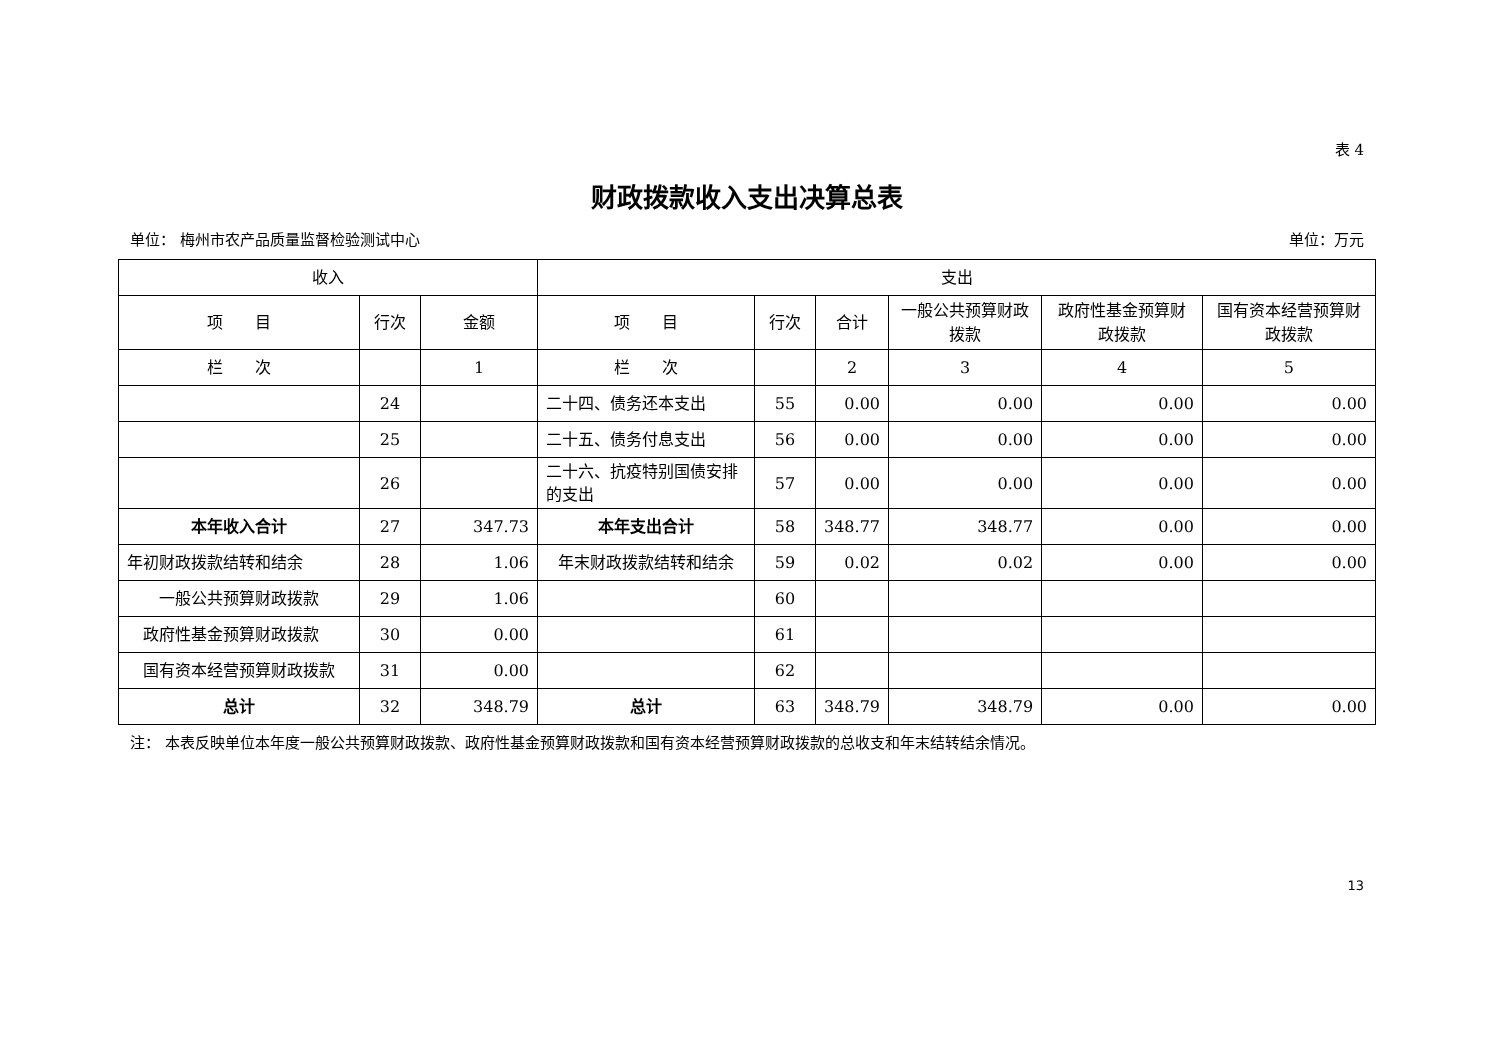表 4
财政拨款收入支出决算总表
单位： 梅州市农产品质量监督检验测试中心 单位：万元
| 收入 | | | 支出 | | | | | |
| --- | --- | --- | --- | --- | --- | --- | --- | --- |
| 项 目 | 行次 | 金额 | 项 目 | 行次 | 合计 | 一般公共预算财政拨款 | 政府性基金预算财政拨款 | 国有资本经营预算财政拨款 |
| 栏 次 | | 1 | 栏 次 | | 2 | 3 | 4 | 5 |
| | 24 | | 二十四、债务还本支出 | 55 | 0.00 | 0.00 | 0.00 | 0.00 |
| | 25 | | 二十五、债务付息支出 | 56 | 0.00 | 0.00 | 0.00 | 0.00 |
| | 26 | | 二十六、抗疫特别国债安排的支出 | 57 | 0.00 | 0.00 | 0.00 | 0.00 |
| 本年收入合计 | 27 | 347.73 | 本年支出合计 | 58 | 348.77 | 348.77 | 0.00 | 0.00 |
| 年初财政拨款结转和结余 | 28 | 1.06 | 年末财政拨款结转和结余 | 59 | 0.02 | 0.02 | 0.00 | 0.00 |
| 一般公共预算财政拨款 | 29 | 1.06 | | 60 | | | | |
| 政府性基金预算财政拨款 | 30 | 0.00 | | 61 | | | | |
| 国有资本经营预算财政拨款 | 31 | 0.00 | | 62 | | | | |
| 总计 | 32 | 348.79 | 总计 | 63 | 348.79 | 348.79 | 0.00 | 0.00 |
注： 本表反映单位本年度一般公共预算财政拨款、政府性基金预算财政拨款和国有资本经营预算财政拨款的总收支和年末结转结余情况。
13